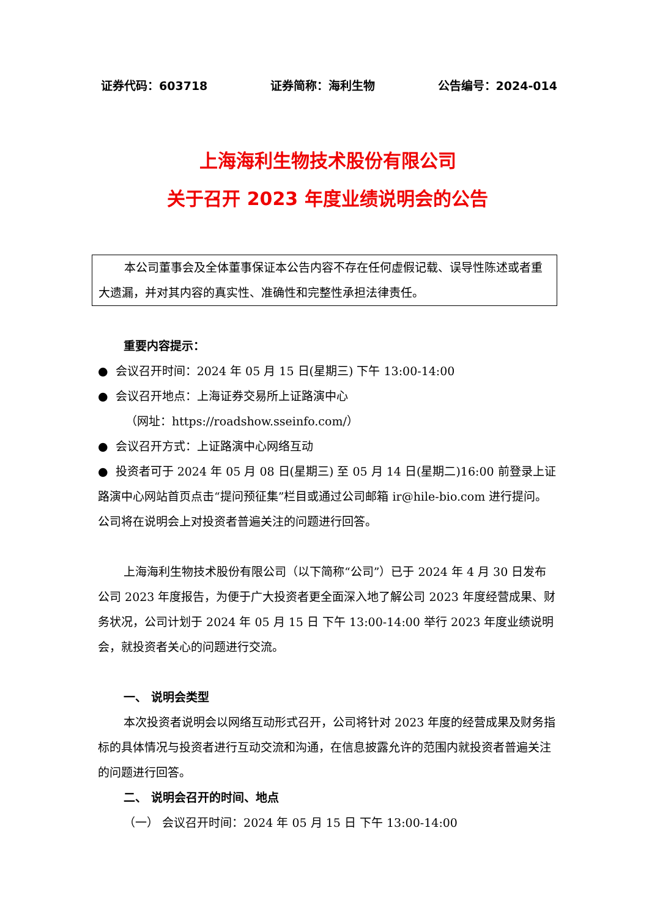证券代码：603718 证券简称：海利生物 公告编号：2024-014
上海海利生物技术股份有限公司
关于召开 2023 年度业绩说明会的公告
本公司董事会及全体董事保证本公告内容不存在任何虚假记载、误导性陈述或者重大遗漏，并对其内容的真实性、准确性和完整性承担法律责任。
重要内容提示：
● 会议召开时间：2024 年 05 月 15 日(星期三) 下午 13:00-14:00
● 会议召开地点：上海证券交易所上证路演中心
（网址：https://roadshow.sseinfo.com/）
● 会议召开方式：上证路演中心网络互动
● 投资者可于 2024 年 05 月 08 日(星期三) 至 05 月 14 日(星期二)16:00 前登录上证路演中心网站首页点击“提问预征集”栏目或通过公司邮箱 ir@hile-bio.com 进行提问。公司将在说明会上对投资者普遍关注的问题进行回答。
上海海利生物技术股份有限公司（以下简称“公司”）已于 2024 年 4 月 30 日发布公司 2023 年度报告，为便于广大投资者更全面深入地了解公司 2023 年度经营成果、财务状况，公司计划于 2024 年 05 月 15 日 下午 13:00-14:00 举行 2023 年度业绩说明会，就投资者关心的问题进行交流。
一、 说明会类型
本次投资者说明会以网络互动形式召开，公司将针对 2023 年度的经营成果及财务指标的具体情况与投资者进行互动交流和沟通，在信息披露允许的范围内就投资者普遍关注的问题进行回答。
二、 说明会召开的时间、地点
（一） 会议召开时间：2024 年 05 月 15 日 下午 13:00-14:00